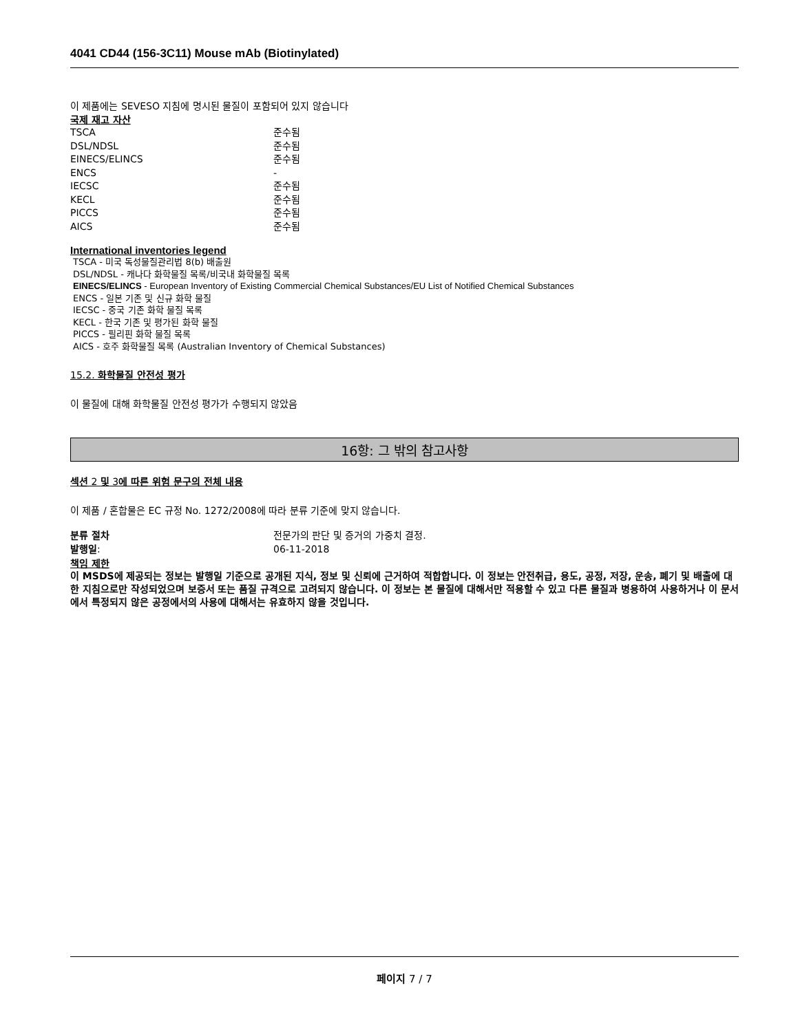4041 CD44 (156-3C11) Mouse mAb (Biotinylated)
이 제품에는 SEVESO 지침에 명시된 물질이 포함되어 있지 않습니다
국제 재고 자산
| TSCA | 준수됨 |
| DSL/NDSL | 준수됨 |
| EINECS/ELINCS | 준수됨 |
| ENCS | - |
| IECSC | 준수됨 |
| KECL | 준수됨 |
| PICCS | 준수됨 |
| AICS | 준수됨 |
International inventories legend
TSCA - 미국 독성물질관리법 8(b) 배출원
DSL/NDSL - 캐나다 화학물질 목록/비국내 화학물질 목록
EINECS/ELINCS - European Inventory of Existing Commercial Chemical Substances/EU List of Notified Chemical Substances
ENCS - 일본 기존 및 신규 화학 물질
IECSC - 중국 기존 화학 물질 목록
KECL - 한국 기존 및 평가된 화학 물질
PICCS - 필리핀 화학 물질 목록
AICS - 호주 화학물질 목록 (Australian Inventory of Chemical Substances)
15.2. 화학물질 안전성 평가
이 물질에 대해 화학물질 안전성 평가가 수행되지 않았음
16항: 그 밖의 참고사항
섹션 2 및 3에 따른 위험 문구의 전체 내용
이 제품 / 혼합물은 EC 규정 No. 1272/2008에 따라 분류 기준에 맞지 않습니다.
| 분류 절차 | 전문가의 판단 및 증거의 가중치 결정. |
| 발행일 : | 06-11-2018 |
책임 제한
이 MSDS에 제공되는 정보는 발행일 기준으로 공개된 지식, 정보 및 신뢰에 근거하여 적합합니다. 이 정보는 안전취급, 용도, 공정, 저장, 운송, 폐기 및 배출에 대한 지침으로만 작성되었으며 보증서 또는 품질 규격으로 고려되지 않습니다. 이 정보는 본 물질에 대해서만 적용할 수 있고 다른 물질과 병용하여 사용하거나 이 문서에서 특정되지 않은 공정에서의 사용에 대해서는 유효하지 않을 것입니다.
페이지 7 / 7